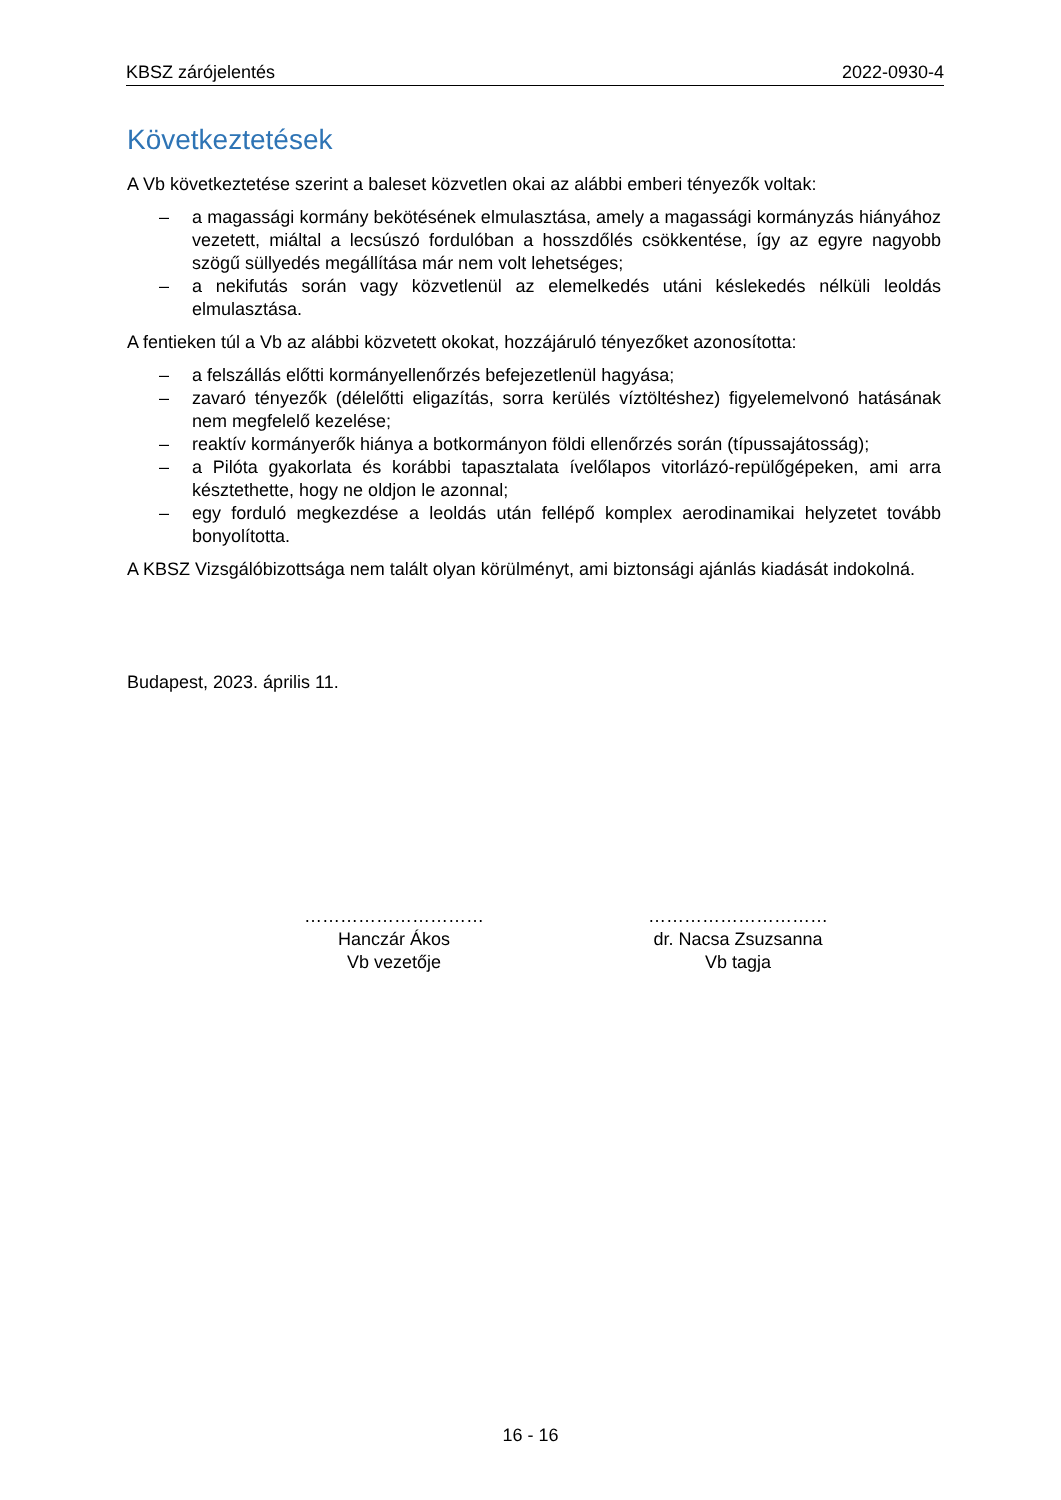KBSZ zárójelentés 2022-0930-4
Következtetések
A Vb következtetése szerint a baleset közvetlen okai az alábbi emberi tényezők voltak:
– a magassági kormány bekötésének elmulasztása, amely a magassági kormányzás hiányához vezetett, miáltal a lecsúszó fordulóban a hosszdőlés csökkentése, így az egyre nagyobb szögű süllyedés megállítása már nem volt lehetséges;
– a nekifutás során vagy közvetlenül az elemelkedés utáni késlekedés nélküli leoldás elmulasztása.
A fentieken túl a Vb az alábbi közvetett okokat, hozzájáruló tényezőket azonosította:
– a felszállás előtti kormányellenőrzés befejezetlenül hagyása;
– zavaró tényezők (délelőtti eligazítás, sorra kerülés víztöltéshez) figyelemelvonó hatásának nem megfelelő kezelése;
– reaktív kormányerők hiánya a botkormányon földi ellenőrzés során (típussajátosság);
– a Pilóta gyakorlata és korábbi tapasztalata ívelőlapos vitorlázó-repülőgépeken, ami arra késztethette, hogy ne oldjon le azonnal;
– egy forduló megkezdése a leoldás után fellépő komplex aerodinamikai helyzetet tovább bonyolította.
A KBSZ Vizsgálóbizottsága nem talált olyan körülményt, ami biztonsági ajánlás kiadását indokolná.
Budapest, 2023. április 11.
…………………………
Hanczár Ákos
Vb vezetője
…………………………
dr. Nacsa Zsuzsanna
Vb tagja
16 - 16